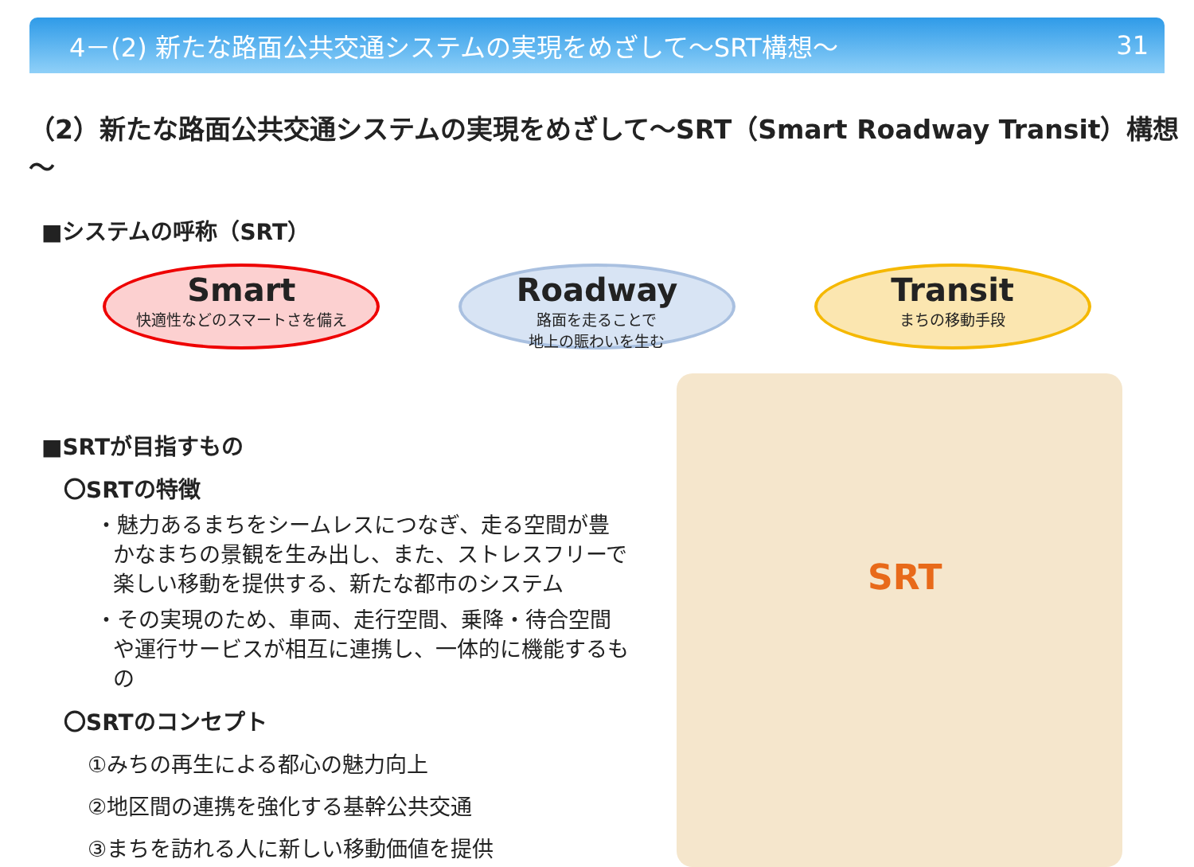4－(2) 新たな路面公共交通システムの実現をめざして～SRT構想～ 31
（2）新たな路面公共交通システムの実現をめざして～SRT（Smart Roadway Transit）構想～
■システムの呼称（SRT）
Smart
快適性などのスマートさを備え
Roadway
路面を走ることで
地上の賑わいを生む
Transit
まちの移動手段
■SRTが目指すもの
〇SRTの特徴
・魅力あるまちをシームレスにつなぎ、走る空間が豊かなまちの景観を生み出し、また、ストレスフリーで楽しい移動を提供する、新たな都市のシステム
・その実現のため、車両、走行空間、乗降・待合空間や運行サービスが相互に連携し、一体的に機能するもの
〇SRTのコンセプト
①みちの再生による都心の魅力向上
②地区間の連携を強化する基幹公共交通
③まちを訪れる人に新しい移動価値を提供
SRT